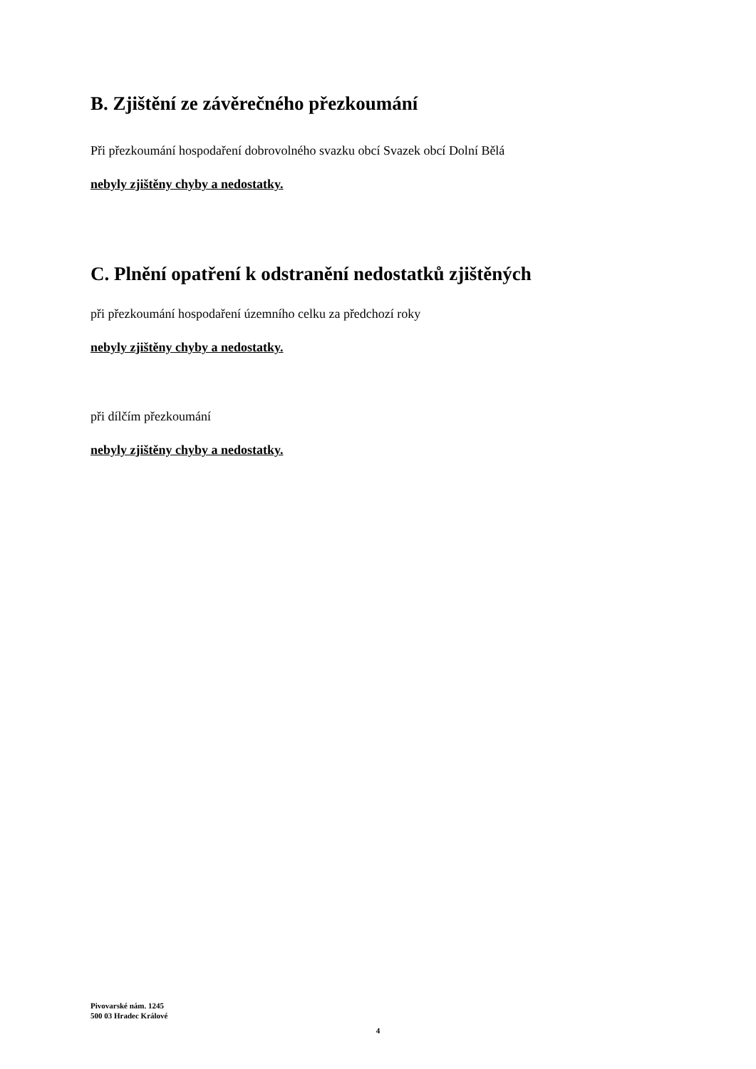B. Zjištění ze závěrečného přezkoumání
Při přezkoumání hospodaření dobrovolného svazku obcí Svazek obcí Dolní Bělá
nebyly zjištěny chyby a nedostatky.
C. Plnění opatření k odstranění nedostatků zjištěných
při přezkoumání hospodaření územního celku za předchozí roky
nebyly zjištěny chyby a nedostatky.
při dílčím přezkoumání
nebyly zjištěny chyby a nedostatky.
Pivovarské nám. 1245
500 03 Hradec Králové
4